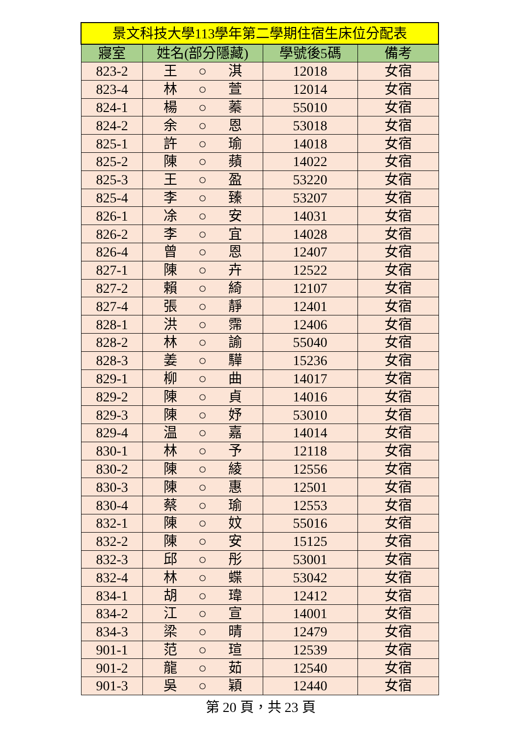| 景文科技大學113學年第二學期住宿生床位分配表 | | | |
| --- | --- | --- | --- |
| 寢室 | 姓名(部分隱藏) | 學號後5碼 | 備考 |
| 823-2 | 王 ○ 淇 | 12018 | 女宿 |
| 823-4 | 林 ○ 萱 | 12014 | 女宿 |
| 824-1 | 楊 ○ 蓁 | 55010 | 女宿 |
| 824-2 | 余 ○ 恩 | 53018 | 女宿 |
| 825-1 | 許 ○ 瑜 | 14018 | 女宿 |
| 825-2 | 陳 ○ 蘋 | 14022 | 女宿 |
| 825-3 | 王 ○ 盈 | 53220 | 女宿 |
| 825-4 | 李 ○ 臻 | 53207 | 女宿 |
| 826-1 | 凃 ○ 安 | 14031 | 女宿 |
| 826-2 | 李 ○ 宜 | 14028 | 女宿 |
| 826-4 | 曾 ○ 恩 | 12407 | 女宿 |
| 827-1 | 陳 ○ 卉 | 12522 | 女宿 |
| 827-2 | 賴 ○ 綺 | 12107 | 女宿 |
| 827-4 | 張 ○ 靜 | 12401 | 女宿 |
| 828-1 | 洪 ○ 霈 | 12406 | 女宿 |
| 828-2 | 林 ○ 諭 | 55040 | 女宿 |
| 828-3 | 姜 ○ 驊 | 15236 | 女宿 |
| 829-1 | 柳 ○ 曲 | 14017 | 女宿 |
| 829-2 | 陳 ○ 貞 | 14016 | 女宿 |
| 829-3 | 陳 ○ 妤 | 53010 | 女宿 |
| 829-4 | 温 ○ 嘉 | 14014 | 女宿 |
| 830-1 | 林 ○ 予 | 12118 | 女宿 |
| 830-2 | 陳 ○ 綾 | 12556 | 女宿 |
| 830-3 | 陳 ○ 惠 | 12501 | 女宿 |
| 830-4 | 蔡 ○ 瑜 | 12553 | 女宿 |
| 832-1 | 陳 ○ 妏 | 55016 | 女宿 |
| 832-2 | 陳 ○ 安 | 15125 | 女宿 |
| 832-3 | 邱 ○ 彤 | 53001 | 女宿 |
| 832-4 | 林 ○ 蝶 | 53042 | 女宿 |
| 834-1 | 胡 ○ 瑋 | 12412 | 女宿 |
| 834-2 | 江 ○ 宣 | 14001 | 女宿 |
| 834-3 | 梁 ○ 晴 | 12479 | 女宿 |
| 901-1 | 范 ○ 瑄 | 12539 | 女宿 |
| 901-2 | 龍 ○ 茹 | 12540 | 女宿 |
| 901-3 | 吳 ○ 穎 | 12440 | 女宿 |
第 20 頁，共 23 頁